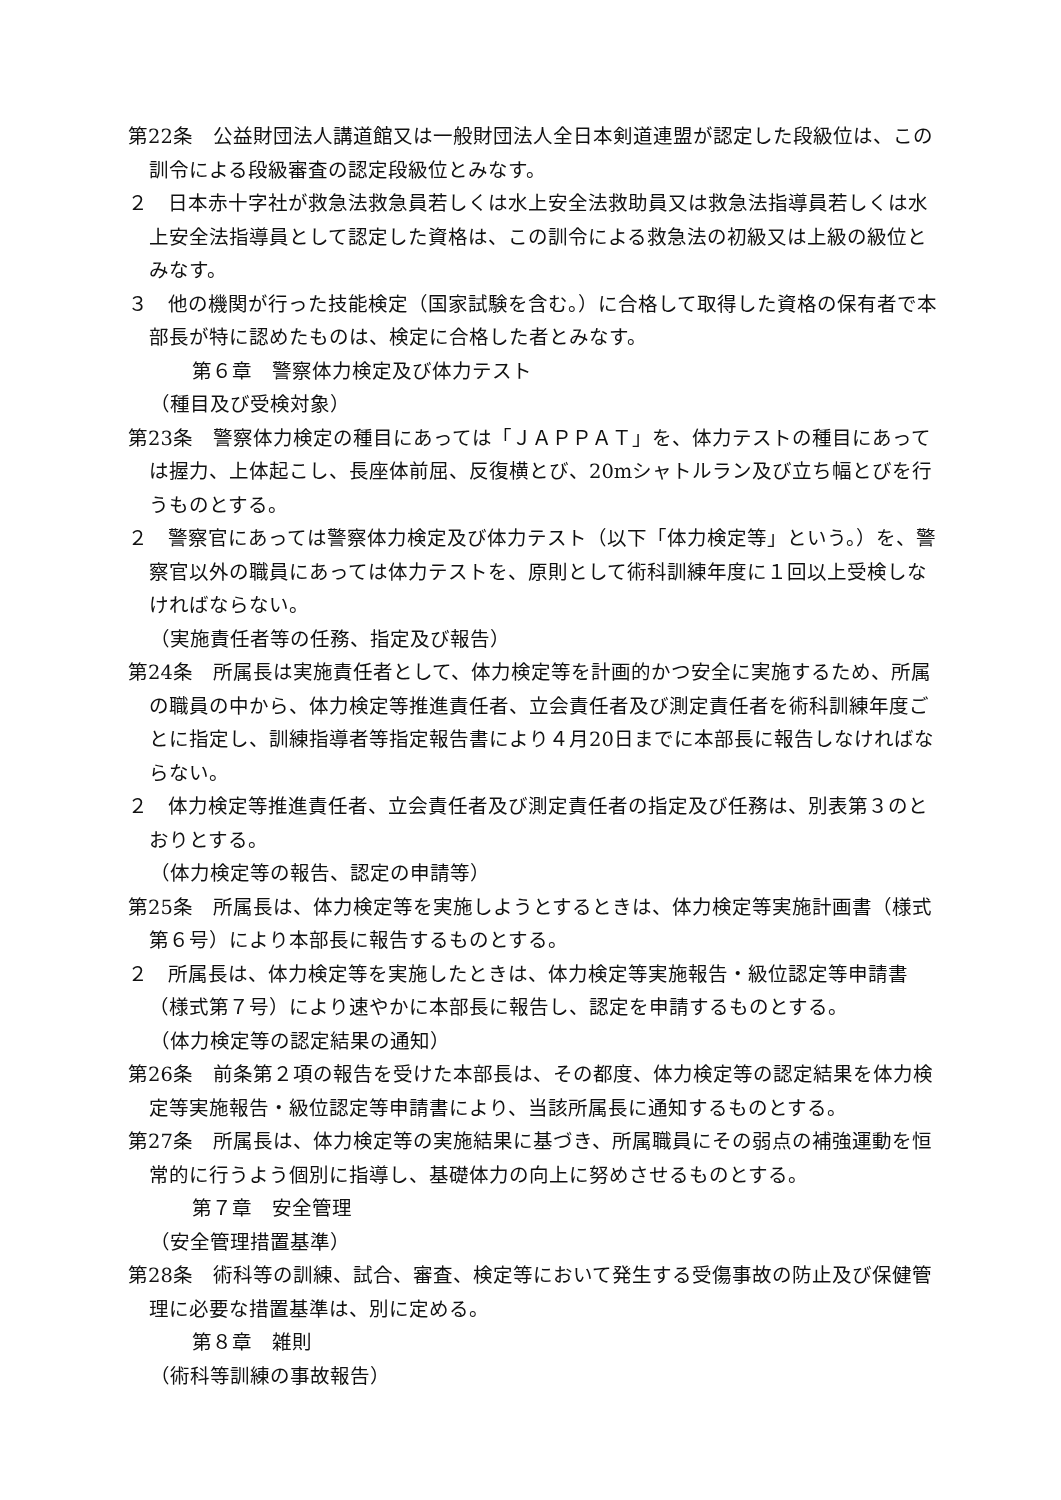第22条　公益財団法人講道館又は一般財団法人全日本剣道連盟が認定した段級位は、この訓令による段級審査の認定段級位とみなす。
２　日本赤十字社が救急法救急員若しくは水上安全法救助員又は救急法指導員若しくは水上安全法指導員として認定した資格は、この訓令による救急法の初級又は上級の級位とみなす。
３　他の機関が行った技能検定（国家試験を含む。）に合格して取得した資格の保有者で本部長が特に認めたものは、検定に合格した者とみなす。
第６章　警察体力検定及び体力テスト
（種目及び受検対象）
第23条　警察体力検定の種目にあっては「ＪＡＰＰＡＴ」を、体力テストの種目にあっては握力、上体起こし、長座体前屈、反復横とび、20mシャトルラン及び立ち幅とびを行うものとする。
２　警察官にあっては警察体力検定及び体力テスト（以下「体力検定等」という。）を、警察官以外の職員にあっては体力テストを、原則として術科訓練年度に１回以上受検しなければならない。
（実施責任者等の任務、指定及び報告）
第24条　所属長は実施責任者として、体力検定等を計画的かつ安全に実施するため、所属の職員の中から、体力検定等推進責任者、立会責任者及び測定責任者を術科訓練年度ごとに指定し、訓練指導者等指定報告書により４月20日までに本部長に報告しなければならない。
２　体力検定等推進責任者、立会責任者及び測定責任者の指定及び任務は、別表第３のとおりとする。
（体力検定等の報告、認定の申請等）
第25条　所属長は、体力検定等を実施しようとするときは、体力検定等実施計画書（様式第６号）により本部長に報告するものとする。
２　所属長は、体力検定等を実施したときは、体力検定等実施報告・級位認定等申請書（様式第７号）により速やかに本部長に報告し、認定を申請するものとする。
（体力検定等の認定結果の通知）
第26条　前条第２項の報告を受けた本部長は、その都度、体力検定等の認定結果を体力検定等実施報告・級位認定等申請書により、当該所属長に通知するものとする。
第27条　所属長は、体力検定等の実施結果に基づき、所属職員にその弱点の補強運動を恒常的に行うよう個別に指導し、基礎体力の向上に努めさせるものとする。
第７章　安全管理
（安全管理措置基準）
第28条　術科等の訓練、試合、審査、検定等において発生する受傷事故の防止及び保健管理に必要な措置基準は、別に定める。
第８章　雑則
（術科等訓練の事故報告）